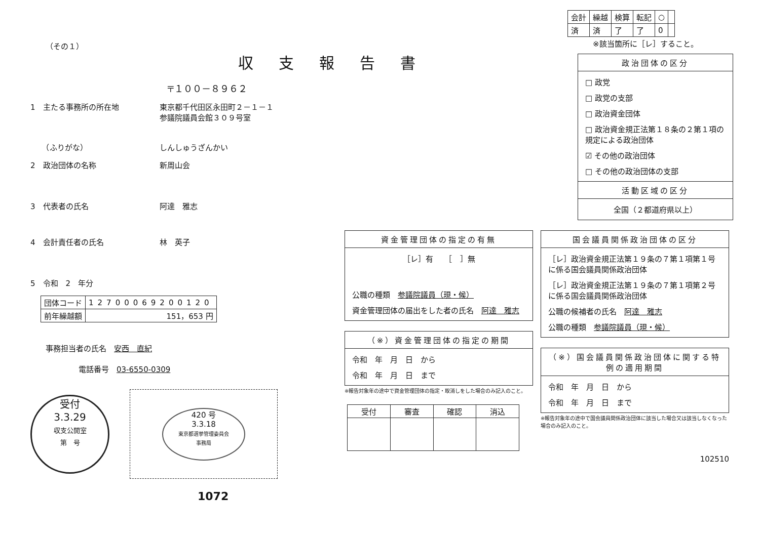収支報告書
（その１）
〒１００－８９６２
1　主たる事務所の所在地 東京都千代田区永田町２－１－１
参議院議員会館３０９号室
　　（ふりがな） しんしゅうざんかい
2　政治団体の名称 新周山会
3　代表者の氏名 阿達　雅志
4　会計責任者の氏名 林　英子
5　令和　2　年分
| 団体コード | 127000692001​20 |
| 前年繰越額 | 151，653 円 |
事務担当者の氏名　安西　直紀
電話番号　03-6550-0309
受付
3.3.29
収支公開室
第　号
420 号
3.3.18
東京都選挙管理委員会
事務局
1072
| 会計 | 繰越 | 検算 | 転記 | ○ | |
| 済 | 済 | 了 | 了 | 0 | |
※該当箇所に［レ］すること。
政治団体の区分
□ 政党
□ 政党の支部
□ 政治資金団体
□ 政治資金規正法第１８条の２第１項の規定による政治団体
☑ その他の政治団体
□ その他の政治団体の支部
活動区域の区分
全国（２都道府県以上）
資金管理団体の指定の有無
［レ］有　　［　］無
公職の種類　参議院議員（現・候）
資金管理団体の届出をした者の氏名　阿達　雅志
（※）資金管理団体の指定の期間
令和　年　月　日　から
令和　年　月　日　まで
※報告対象年の途中で資金管理団体の指定・取消しをした場合のみ記入のこと。
| 受付 | 審査 | 確認 | 消込 |
| --- | --- | --- | --- |
国会議員関係政治団体の区分
［レ］政治資金規正法第１９条の７第１項第１号に係る国会議員関係政治団体
［レ］政治資金規正法第１９条の７第１項第２号に係る国会議員関係政治団体
公職の候補者の氏名　阿達　雅志
公職の種類　参議院議員（現・候）
（※）国会議員関係政治団体に関する特例の適用期間
令和　年　月　日　から
令和　年　月　日　まで
※報告対象年の途中で国会議員関係政治団体に該当した場合又は該当しなくなった場合のみ記入のこと。
102510